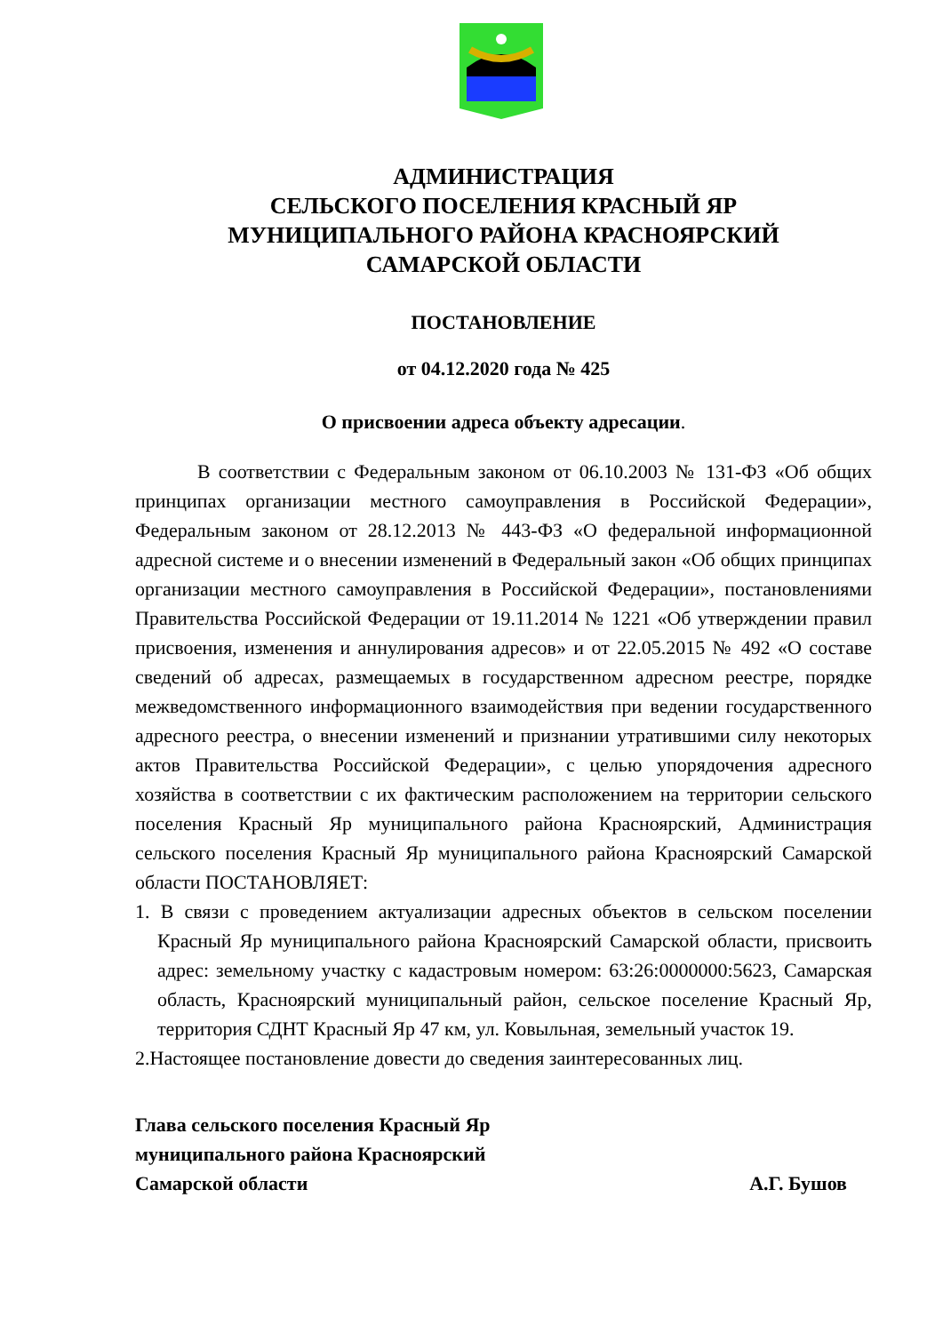АДМИНИСТРАЦИЯ
СЕЛЬСКОГО ПОСЕЛЕНИЯ КРАСНЫЙ ЯР
МУНИЦИПАЛЬНОГО РАЙОНА КРАСНОЯРСКИЙ
САМАРСКОЙ ОБЛАСТИ
ПОСТАНОВЛЕНИЕ
от 04.12.2020 года № 425
О присвоении адреса объекту адресации.
В соответствии с Федеральным законом от 06.10.2003 № 131-ФЗ «Об общих принципах организации местного самоуправления в Российской Федерации», Федеральным законом от 28.12.2013 № 443-ФЗ «О федеральной информационной адресной системе и о внесении изменений в Федеральный закон «Об общих принципах организации местного самоуправления в Российской Федерации», постановлениями Правительства Российской Федерации от 19.11.2014 № 1221 «Об утверждении правил присвоения, изменения и аннулирования адресов» и от 22.05.2015 № 492 «О составе сведений об адресах, размещаемых в государственном адресном реестре, порядке межведомственного информационного взаимодействия при ведении государственного адресного реестра, о внесении изменений и признании утратившими силу некоторых актов Правительства Российской Федерации», с целью упорядочения адресного хозяйства в соответствии с их фактическим расположением на территории сельского поселения Красный Яр муниципального района Красноярский, Администрация сельского поселения Красный Яр муниципального района Красноярский Самарской области ПОСТАНОВЛЯЕТ:
1. В связи с проведением актуализации адресных объектов в сельском поселении Красный Яр муниципального района Красноярский Самарской области, присвоить адрес: земельному участку с кадастровым номером: 63:26:0000000:5623, Самарская область, Красноярский муниципальный район, сельское поселение Красный Яр, территория СДНТ Красный Яр 47 км, ул. Ковыльная, земельный участок 19.
2.Настоящее постановление довести до сведения заинтересованных лиц.
Глава сельского поселения Красный Яр
муниципального района Красноярский
Самарской области А.Г. Бушов